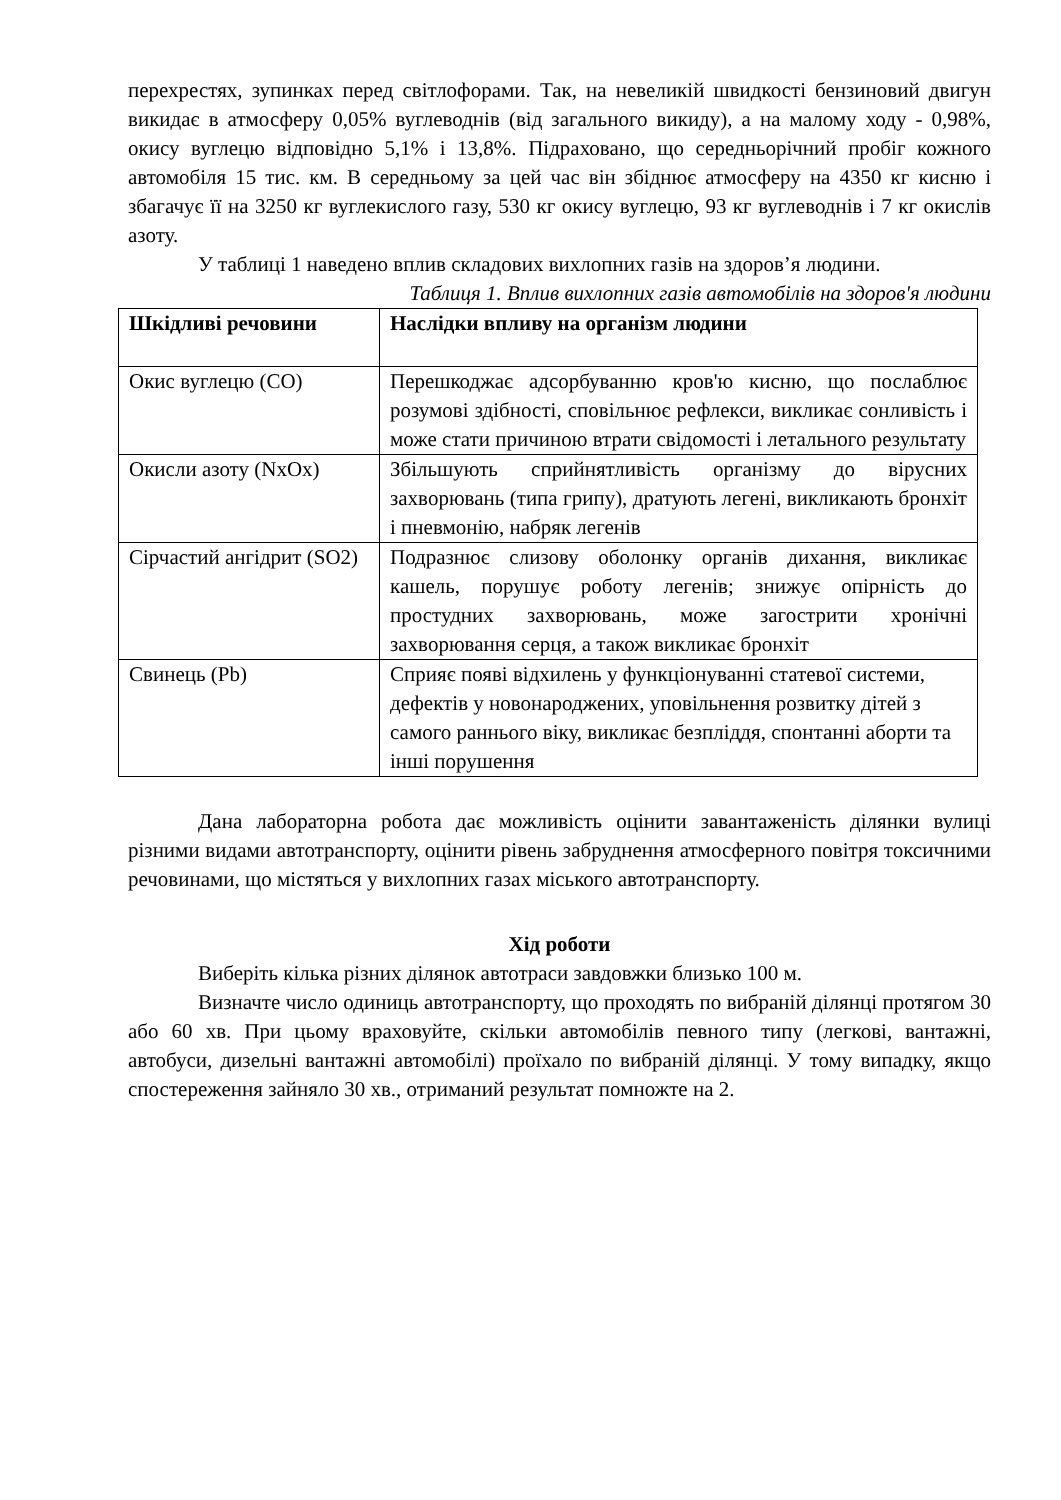перехрестях, зупинках перед світлофорами. Так, на невеликій швидкості бензиновий двигун викидає в атмосферу 0,05% вуглеводнів (від загального викиду), а на малому ходу - 0,98%, окису вуглецю відповідно 5,1% і 13,8%. Підраховано, що середньорічний пробіг кожного автомобіля 15 тис. км. В середньому за цей час він збіднює атмосферу на 4350 кг кисню і збагачує її на 3250 кг вуглекислого газу, 530 кг окису вуглецю, 93 кг вуглеводнів і 7 кг окислів азоту.
У таблиці 1 наведено вплив складових вихлопних газів на здоров’я людини.
Таблиця 1. Вплив вихлопних газів автомобілів на здоров'я людини
| Шкідливі речовини | Наслідки впливу на організм людини |
| --- | --- |
| Окис вуглецю (CO) | Перешкоджає адсорбуванню кров'ю кисню, що послаблює розумові здібності, сповільнює рефлекси, викликає сонливість і може стати причиною втрати свідомості і летального результату |
| Окисли азоту (NxOx) | Збільшують сприйнятливість організму до вірусних захворювань (типа грипу), дратують легені, викликають бронхіт і пневмонію, набряк легенів |
| Сірчастий ангідрит (SO2) | Подразнює слизову оболонку органів дихання, викликає кашель, порушує роботу легенів; знижує опірність до простудних захворювань, може загострити хронічні захворювання серця, а також викликає бронхіт |
| Свинець (Pb) | Сприяє появі відхилень у функціонуванні статевої системи, дефектів у новонароджених, уповільнення розвитку дітей з самого раннього віку, викликає безпліддя, спонтанні аборти та інші порушення |
Дана лабораторна робота дає можливість оцінити завантаженість ділянки вулиці різними видами автотранспорту, оцінити рівень забруднення атмосферного повітря токсичними речовинами, що містяться у вихлопних газах міського автотранспорту.
Хід роботи
Виберіть кілька різних ділянок автотраси завдовжки близько 100 м.
Визначте число одиниць автотранспорту, що проходять по вибраній ділянці протягом 30 або 60 хв. При цьому враховуйте, скільки автомобілів певного типу (легкові, вантажні, автобуси, дизельні вантажні автомобілі) проїхало по вибраній ділянці. У тому випадку, якщо спостереження зайняло 30 хв., отриманий результат помножте на 2.